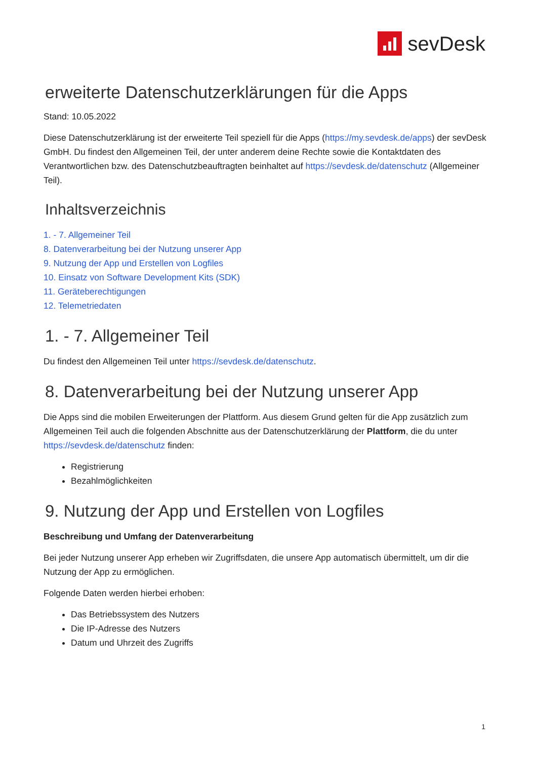sevDesk
erweiterte Datenschutzerklärungen für die Apps
Stand: 10.05.2022
Diese Datenschutzerklärung ist der erweiterte Teil speziell für die Apps (https://my.sevdesk.de/apps) der sevDesk GmbH. Du findest den Allgemeinen Teil, der unter anderem deine Rechte sowie die Kontaktdaten des Verantwortlichen bzw. des Datenschutzbeauftragten beinhaltet auf https://sevdesk.de/datenschutz (Allgemeiner Teil).
Inhaltsverzeichnis
1. - 7. Allgemeiner Teil
8. Datenverarbeitung bei der Nutzung unserer App
9. Nutzung der App und Erstellen von Logfiles
10. Einsatz von Software Development Kits (SDK)
11. Geräteberechtigungen
12. Telemetriedaten
1. - 7. Allgemeiner Teil
Du findest den Allgemeinen Teil unter https://sevdesk.de/datenschutz.
8. Datenverarbeitung bei der Nutzung unserer App
Die Apps sind die mobilen Erweiterungen der Plattform. Aus diesem Grund gelten für die App zusätzlich zum Allgemeinen Teil auch die folgenden Abschnitte aus der Datenschutzerklärung der Plattform, die du unter https://sevdesk.de/datenschutz finden:
Registrierung
Bezahlmöglichkeiten
9. Nutzung der App und Erstellen von Logfiles
Beschreibung und Umfang der Datenverarbeitung
Bei jeder Nutzung unserer App erheben wir Zugriffsdaten, die unsere App automatisch übermittelt, um dir die Nutzung der App zu ermöglichen.
Folgende Daten werden hierbei erhoben:
Das Betriebssystem des Nutzers
Die IP-Adresse des Nutzers
Datum und Uhrzeit des Zugriffs
1